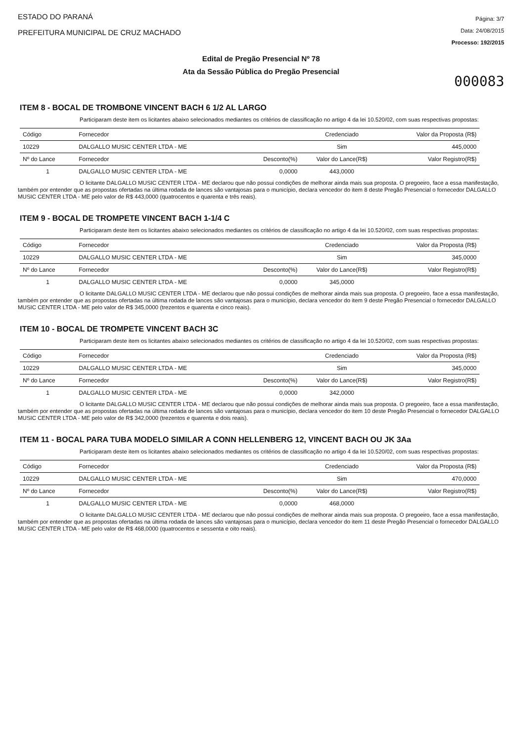ESTADO DO PARANÁ
PREFEITURA MUNICIPAL DE CRUZ MACHADO
Página: 3/7
Data: 24/08/2015
Processo: 192/2015
Edital de Pregão Presencial Nº 78
Ata da Sessão Pública do Pregão Presencial
000083
ITEM 8 - BOCAL DE TROMBONE VINCENT BACH 6 1/2 AL LARGO
Participaram deste item os licitantes abaixo selecionados mediantes os critérios de classificação no artigo 4 da lei 10.520/02, com suas respectivas propostas:
| Código | Fornecedor | | Credenciado | Valor da Proposta (R$) |
| 10229 | DALGALLO MUSIC CENTER LTDA - ME | | Sim | 445,0000 |
| Nº do Lance | Fornecedor | Desconto(%) | Valor do Lance(R$) | Valor Registro(R$) |
| 1 | DALGALLO MUSIC CENTER LTDA - ME | 0,0000 | 443,0000 | |
O licitante DALGALLO MUSIC CENTER LTDA - ME declarou que não possui condições de melhorar ainda mais sua proposta. O pregoeiro, face a essa manifestação, também por entender que as propostas ofertadas na última rodada de lances são vantajosas para o município, declara vencedor do item 8 deste Pregão Presencial o fornecedor DALGALLO MUSIC CENTER LTDA - ME pelo valor de R$ 443,0000 (quatrocentos e quarenta e três reais).
ITEM 9 - BOCAL DE TROMPETE VINCENT BACH 1-1/4 C
Participaram deste item os licitantes abaixo selecionados mediantes os critérios de classificação no artigo 4 da lei 10.520/02, com suas respectivas propostas:
| Código | Fornecedor | | Credenciado | Valor da Proposta (R$) |
| 10229 | DALGALLO MUSIC CENTER LTDA - ME | | Sim | 345,0000 |
| Nº do Lance | Fornecedor | Desconto(%) | Valor do Lance(R$) | Valor Registro(R$) |
| 1 | DALGALLO MUSIC CENTER LTDA - ME | 0,0000 | 345,0000 | |
O licitante DALGALLO MUSIC CENTER LTDA - ME declarou que não possui condições de melhorar ainda mais sua proposta. O pregoeiro, face a essa manifestação, também por entender que as propostas ofertadas na última rodada de lances são vantajosas para o município, declara vencedor do item 9 deste Pregão Presencial o fornecedor DALGALLO MUSIC CENTER LTDA - ME pelo valor de R$ 345,0000 (trezentos e quarenta e cinco reais).
ITEM 10 - BOCAL DE TROMPETE VINCENT BACH 3C
Participaram deste item os licitantes abaixo selecionados mediantes os critérios de classificação no artigo 4 da lei 10.520/02, com suas respectivas propostas:
| Código | Fornecedor | | Credenciado | Valor da Proposta (R$) |
| 10229 | DALGALLO MUSIC CENTER LTDA - ME | | Sim | 345,0000 |
| Nº do Lance | Fornecedor | Desconto(%) | Valor do Lance(R$) | Valor Registro(R$) |
| 1 | DALGALLO MUSIC CENTER LTDA - ME | 0,0000 | 342,0000 | |
O licitante DALGALLO MUSIC CENTER LTDA - ME declarou que não possui condições de melhorar ainda mais sua proposta. O pregoeiro, face a essa manifestação, também por entender que as propostas ofertadas na última rodada de lances são vantajosas para o município, declara vencedor do item 10 deste Pregão Presencial o fornecedor DALGALLO MUSIC CENTER LTDA - ME pelo valor de R$ 342,0000 (trezentos e quarenta e dois reais).
ITEM 11 - BOCAL PARA TUBA MODELO SIMILAR A CONN HELLENBERG 12, VINCENT BACH OU JK 3Aa
Participaram deste item os licitantes abaixo selecionados mediantes os critérios de classificação no artigo 4 da lei 10.520/02, com suas respectivas propostas:
| Código | Fornecedor | | Credenciado | Valor da Proposta (R$) |
| 10229 | DALGALLO MUSIC CENTER LTDA - ME | | Sim | 470,0000 |
| Nº do Lance | Fornecedor | Desconto(%) | Valor do Lance(R$) | Valor Registro(R$) |
| 1 | DALGALLO MUSIC CENTER LTDA - ME | 0,0000 | 468,0000 | |
O licitante DALGALLO MUSIC CENTER LTDA - ME declarou que não possui condições de melhorar ainda mais sua proposta. O pregoeiro, face a essa manifestação, também por entender que as propostas ofertadas na última rodada de lances são vantajosas para o município, declara vencedor do item 11 deste Pregão Presencial o fornecedor DALGALLO MUSIC CENTER LTDA - ME pelo valor de R$ 468,0000 (quatrocentos e sessenta e oito reais).